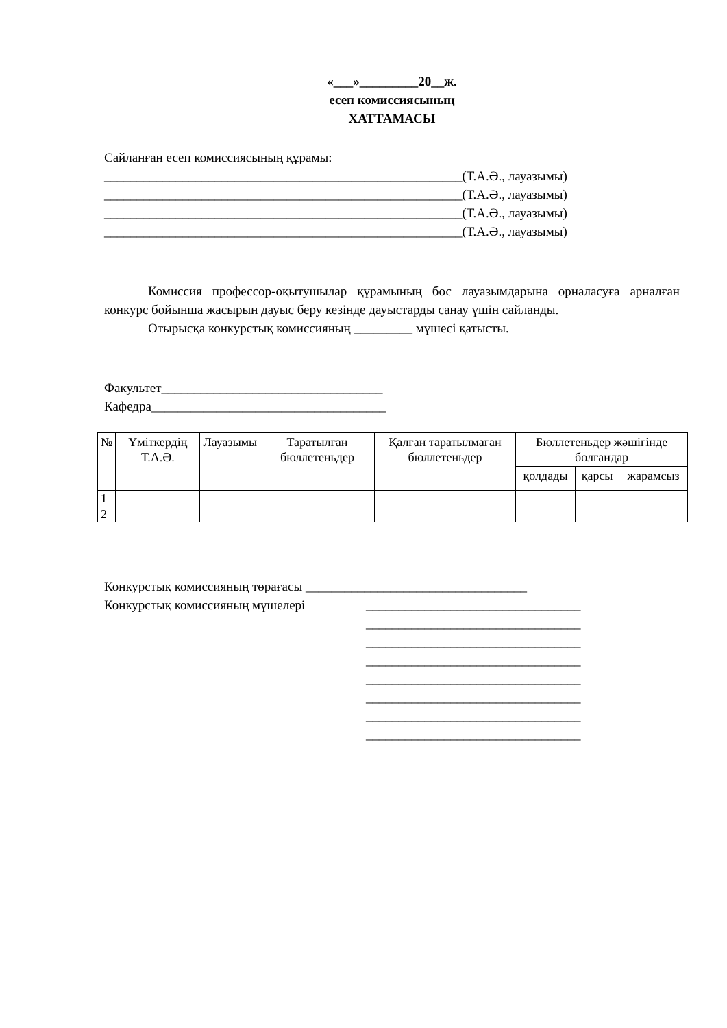«___»_________20__ж.
есеп комиссиясының
ХАТТАМАСЫ
Сайланған есеп комиссиясының құрамы:
_______________________________________________________(Т.А.Ә., лауазымы)
_______________________________________________________(Т.А.Ә., лауазымы)
_______________________________________________________(Т.А.Ә., лауазымы)
_______________________________________________________(Т.А.Ә., лауазымы)
Комиссия профессор-оқытушылар құрамының бос лауазымдарына орналасуға арналған конкурс бойынша жасырын дауыс беру кезінде дауыстарды санау үшін сайланды.
Отырысқа конкурстық комиссияның _________ мүшесі қатысты.
Факультет__________________________________
Кафедра____________________________________
| № | Үміткердің Т.А.Ә. | Лауазымы | Таратылған бюллетеньдер | Қалған таратылмаған бюллетеньдер | Бюллетеньдер жәшігінде болғандар | | |
| --- | --- | --- | --- | --- | --- | --- | --- |
| | | | | | қолдады | қарсы | жарамсыз |
| 1 | | | | | | | |
| 2 | | | | | | | |
Конкурстық комиссияның төрағасы __________________________________
Конкурстық комиссияның мүшелері _________________________________
_________________________________
_________________________________
_________________________________
_________________________________
_________________________________
_________________________________
_________________________________